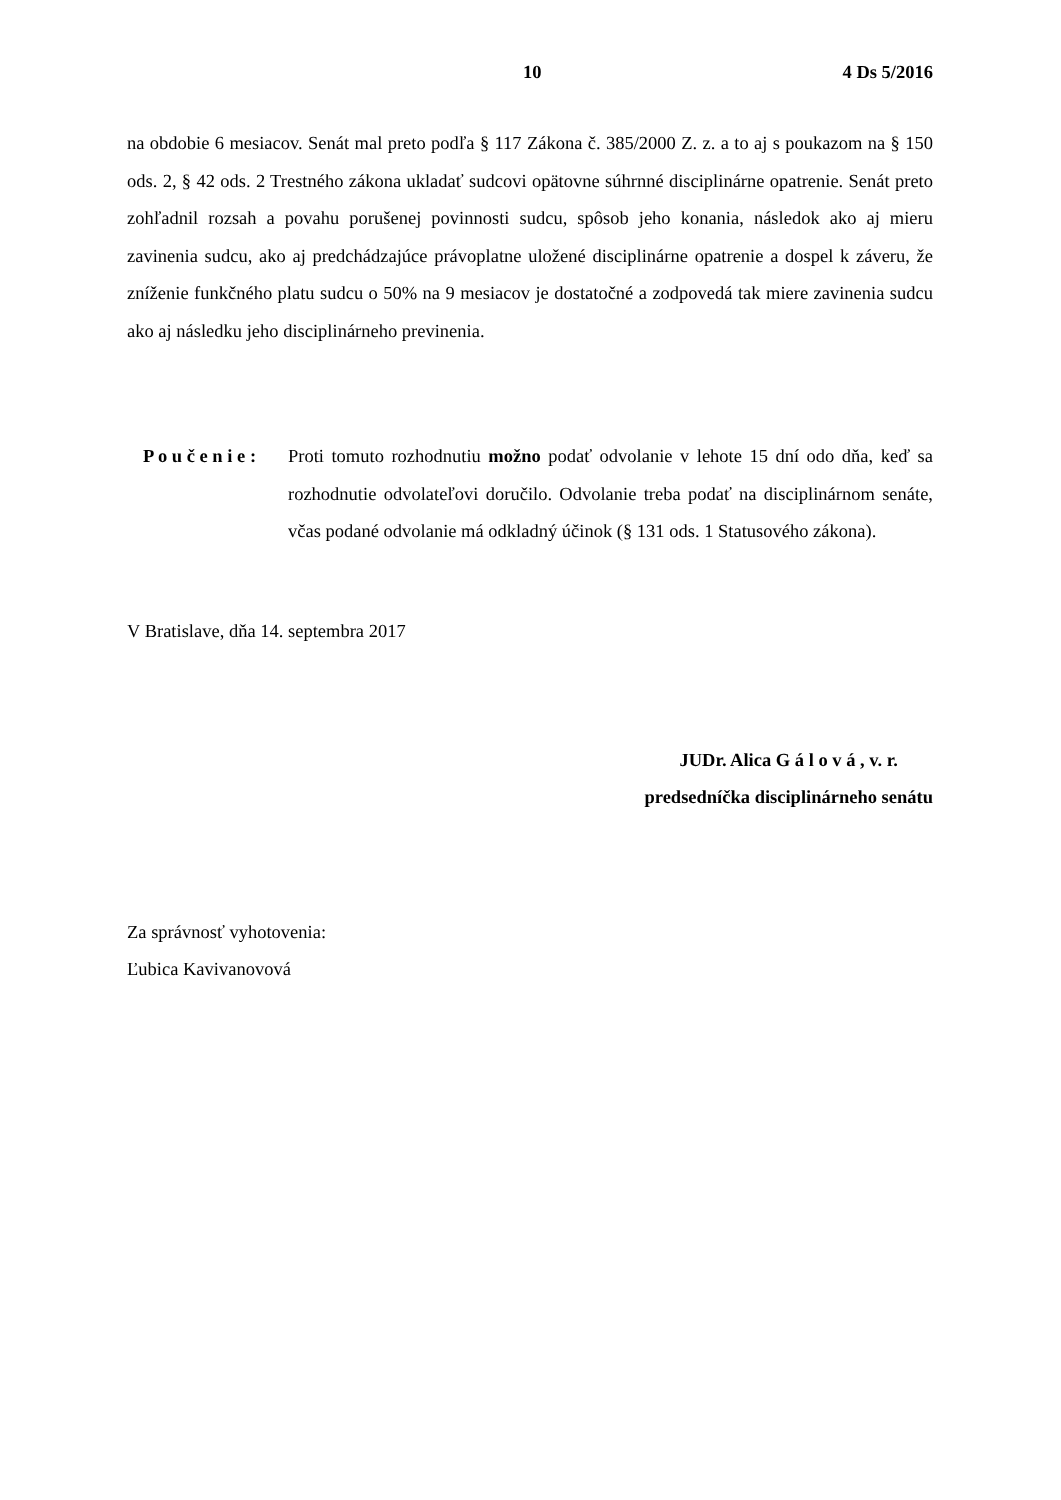10 4 Ds 5/2016
na obdobie 6 mesiacov. Senát mal preto podľa § 117 Zákona č. 385/2000 Z. z. a to aj s poukazom na § 150 ods. 2, § 42 ods. 2 Trestného zákona ukladať sudcovi opätovne súhrnné disciplinárne opatrenie. Senát preto zohľadnil rozsah a povahu porušenej povinnosti sudcu, spôsob jeho konania, následok ako aj mieru zavinenia sudcu, ako aj predchádzajúce právoplatne uložené disciplinárne opatrenie a dospel k záveru, že zníženie funkčného platu sudcu o 50% na 9 mesiacov je dostatočné a zodpovedá tak miere zavinenia sudcu ako aj následku jeho disciplinárneho previnenia.
P o u č e n i e :
Proti tomuto rozhodnutiu možno podať odvolanie v lehote 15 dní odo dňa, keď sa rozhodnutie odvolateľovi doručilo. Odvolanie treba podať na disciplinárnom senáte, včas podané odvolanie má odkladný účinok (§ 131 ods. 1 Statusového zákona).
V Bratislave, dňa 14. septembra 2017
JUDr. Alica G á l o v á , v. r.
predsedníčka disciplinárneho senátu
Za správnosť vyhotovenia:
Ľubica Kavivanovová